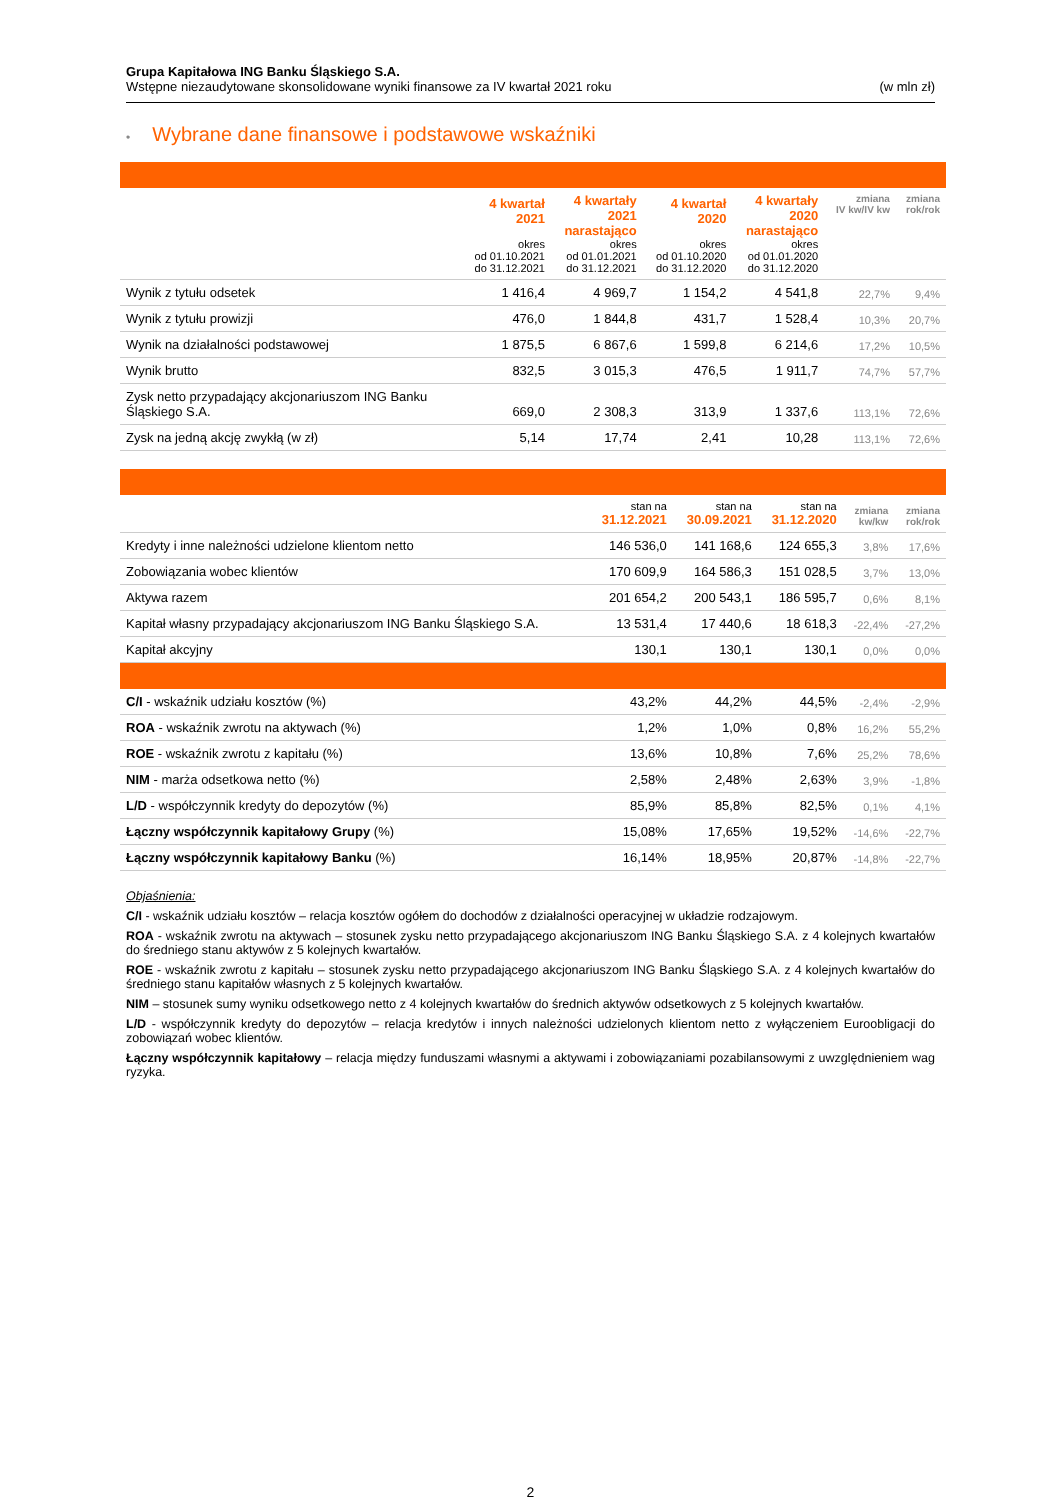Grupa Kapitałowa ING Banku Śląskiego S.A.
Wstępne niezaudytowane skonsolidowane wyniki finansowe za IV kwartał 2021 roku (w mln zł)
• Wybrane dane finansowe i podstawowe wskaźniki
| | 4 kwartał 2021 okres od 01.10.2021 do 31.12.2021 | 4 kwartały 2021 narastająco okres od 01.01.2021 do 31.12.2021 | 4 kwartał 2020 okres od 01.10.2020 do 31.12.2020 | 4 kwartały 2020 narastająco okres od 01.01.2020 do 31.12.2020 | zmiana IV kw/IV kw | zmiana rok/rok |
| --- | --- | --- | --- | --- | --- | --- |
| Wynik z tytułu odsetek | 1 416,4 | 4 969,7 | 1 154,2 | 4 541,8 | 22,7% | 9,4% |
| Wynik z tytułu prowizji | 476,0 | 1 844,8 | 431,7 | 1 528,4 | 10,3% | 20,7% |
| Wynik na działalności podstawowej | 1 875,5 | 6 867,6 | 1 599,8 | 6 214,6 | 17,2% | 10,5% |
| Wynik brutto | 832,5 | 3 015,3 | 476,5 | 1 911,7 | 74,7% | 57,7% |
| Zysk netto przypadający akcjonariuszom ING Banku Śląskiego S.A. | 669,0 | 2 308,3 | 313,9 | 1 337,6 | 113,1% | 72,6% |
| Zysk na jedną akcję zwykłą (w zł) | 5,14 | 17,74 | 2,41 | 10,28 | 113,1% | 72,6% |
| | stan na 31.12.2021 | stan na 30.09.2021 | stan na 31.12.2020 | zmiana kw/kw | zmiana rok/rok |
| --- | --- | --- | --- | --- | --- |
| Kredyty i inne należności udzielone klientom netto | 146 536,0 | 141 168,6 | 124 655,3 | 3,8% | 17,6% |
| Zobowiązania wobec klientów | 170 609,9 | 164 586,3 | 151 028,5 | 3,7% | 13,0% |
| Aktywa razem | 201 654,2 | 200 543,1 | 186 595,7 | 0,6% | 8,1% |
| Kapitał własny przypadający akcjonariuszom ING Banku Śląskiego S.A. | 13 531,4 | 17 440,6 | 18 618,3 | -22,4% | -27,2% |
| Kapitał akcyjny | 130,1 | 130,1 | 130,1 | 0,0% | 0,0% |
| C/I - wskaźnik udziału kosztów (%) | 43,2% | 44,2% | 44,5% | -2,4% | -2,9% |
| ROA - wskaźnik zwrotu na aktywach (%) | 1,2% | 1,0% | 0,8% | 16,2% | 55,2% |
| ROE - wskaźnik zwrotu z kapitału (%) | 13,6% | 10,8% | 7,6% | 25,2% | 78,6% |
| NIM - marża odsetkowa netto (%) | 2,58% | 2,48% | 2,63% | 3,9% | -1,8% |
| L/D - współczynnik kredyty do depozytów (%) | 85,9% | 85,8% | 82,5% | 0,1% | 4,1% |
| Łączny współczynnik kapitałowy Grupy (%) | 15,08% | 17,65% | 19,52% | -14,6% | -22,7% |
| Łączny współczynnik kapitałowy Banku (%) | 16,14% | 18,95% | 20,87% | -14,8% | -22,7% |
Objaśnienia:
C/I - wskaźnik udziału kosztów – relacja kosztów ogółem do dochodów z działalności operacyjnej w układzie rodzajowym.
ROA - wskaźnik zwrotu na aktywach – stosunek zysku netto przypadającego akcjonariuszom ING Banku Śląskiego S.A. z 4 kolejnych kwartałów do średniego stanu aktywów z 5 kolejnych kwartałów.
ROE - wskaźnik zwrotu z kapitału – stosunek zysku netto przypadającego akcjonariuszom ING Banku Śląskiego S.A. z 4 kolejnych kwartałów do średniego stanu kapitałów własnych z 5 kolejnych kwartałów.
NIM – stosunek sumy wyniku odsetkowego netto z 4 kolejnych kwartałów do średnich aktywów odsetkowych z 5 kolejnych kwartałów.
L/D - współczynnik kredyty do depozytów – relacja kredytów i innych należności udzielonych klientom netto z wyłączeniem Euroobligacji do zobowiązań wobec klientów.
Łączny współczynnik kapitałowy – relacja między funduszami własnymi a aktywami i zobowiązaniami pozabilansowymi z uwzględnieniem wag ryzyka.
2